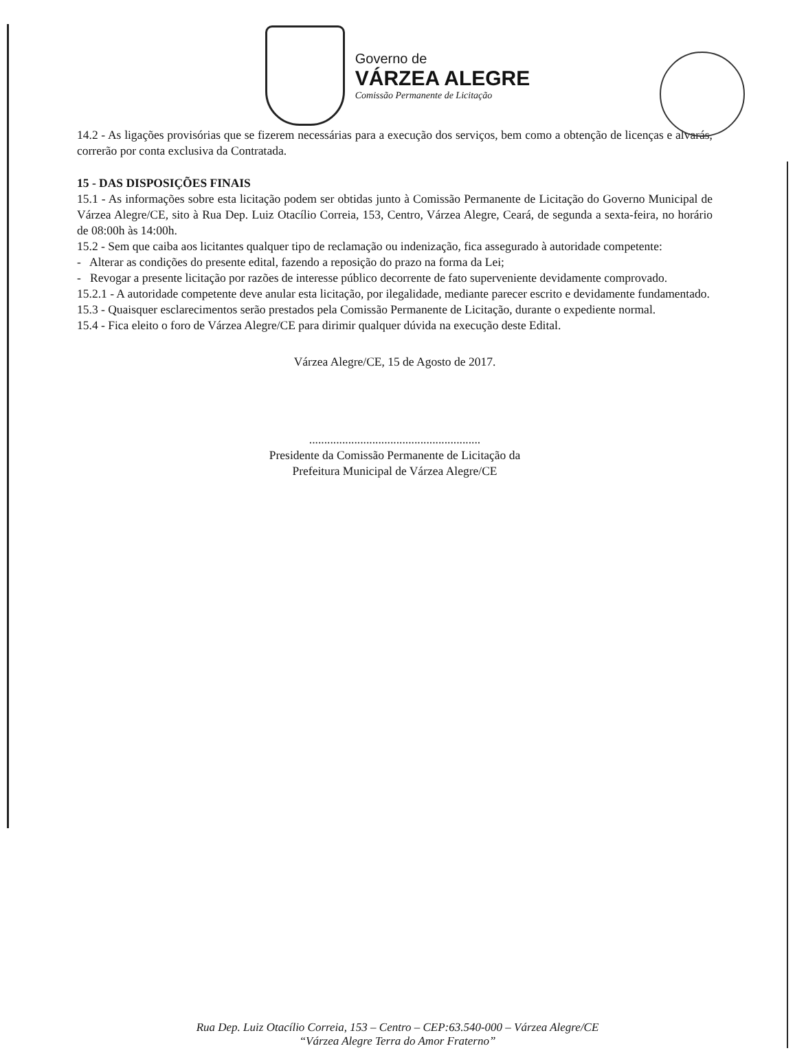Governo de
VÁRZEA ALEGRE
Comissão Permanente de Licitação
14.2 - As ligações provisórias que se fizerem necessárias para a execução dos serviços, bem como a obtenção de licenças e alvarás, correrão por conta exclusiva da Contratada.
15 - DAS DISPOSIÇÕES FINAIS
15.1 - As informações sobre esta licitação podem ser obtidas junto à Comissão Permanente de Licitação do Governo Municipal de Várzea Alegre/CE, sito à Rua Dep. Luiz Otacílio Correia, 153, Centro, Várzea Alegre, Ceará, de segunda a sexta-feira, no horário de 08:00h às 14:00h.
15.2 - Sem que caiba aos licitantes qualquer tipo de reclamação ou indenização, fica assegurado à autoridade competente:
- Alterar as condições do presente edital, fazendo a reposição do prazo na forma da Lei;
- Revogar a presente licitação por razões de interesse público decorrente de fato superveniente devidamente comprovado.
15.2.1 - A autoridade competente deve anular esta licitação, por ilegalidade, mediante parecer escrito e devidamente fundamentado.
15.3 - Quaisquer esclarecimentos serão prestados pela Comissão Permanente de Licitação, durante o expediente normal.
15.4 - Fica eleito o foro de Várzea Alegre/CE para dirimir qualquer dúvida na execução deste Edital.
Várzea Alegre/CE, 15 de Agosto de 2017.
.........................................................
Presidente da Comissão Permanente de Licitação da
Prefeitura Municipal de Várzea Alegre/CE
Rua Dep. Luiz Otacílio Correia, 153 – Centro – CEP:63.540-000 – Várzea Alegre/CE
“Várzea Alegre Terra do Amor Fraterno”